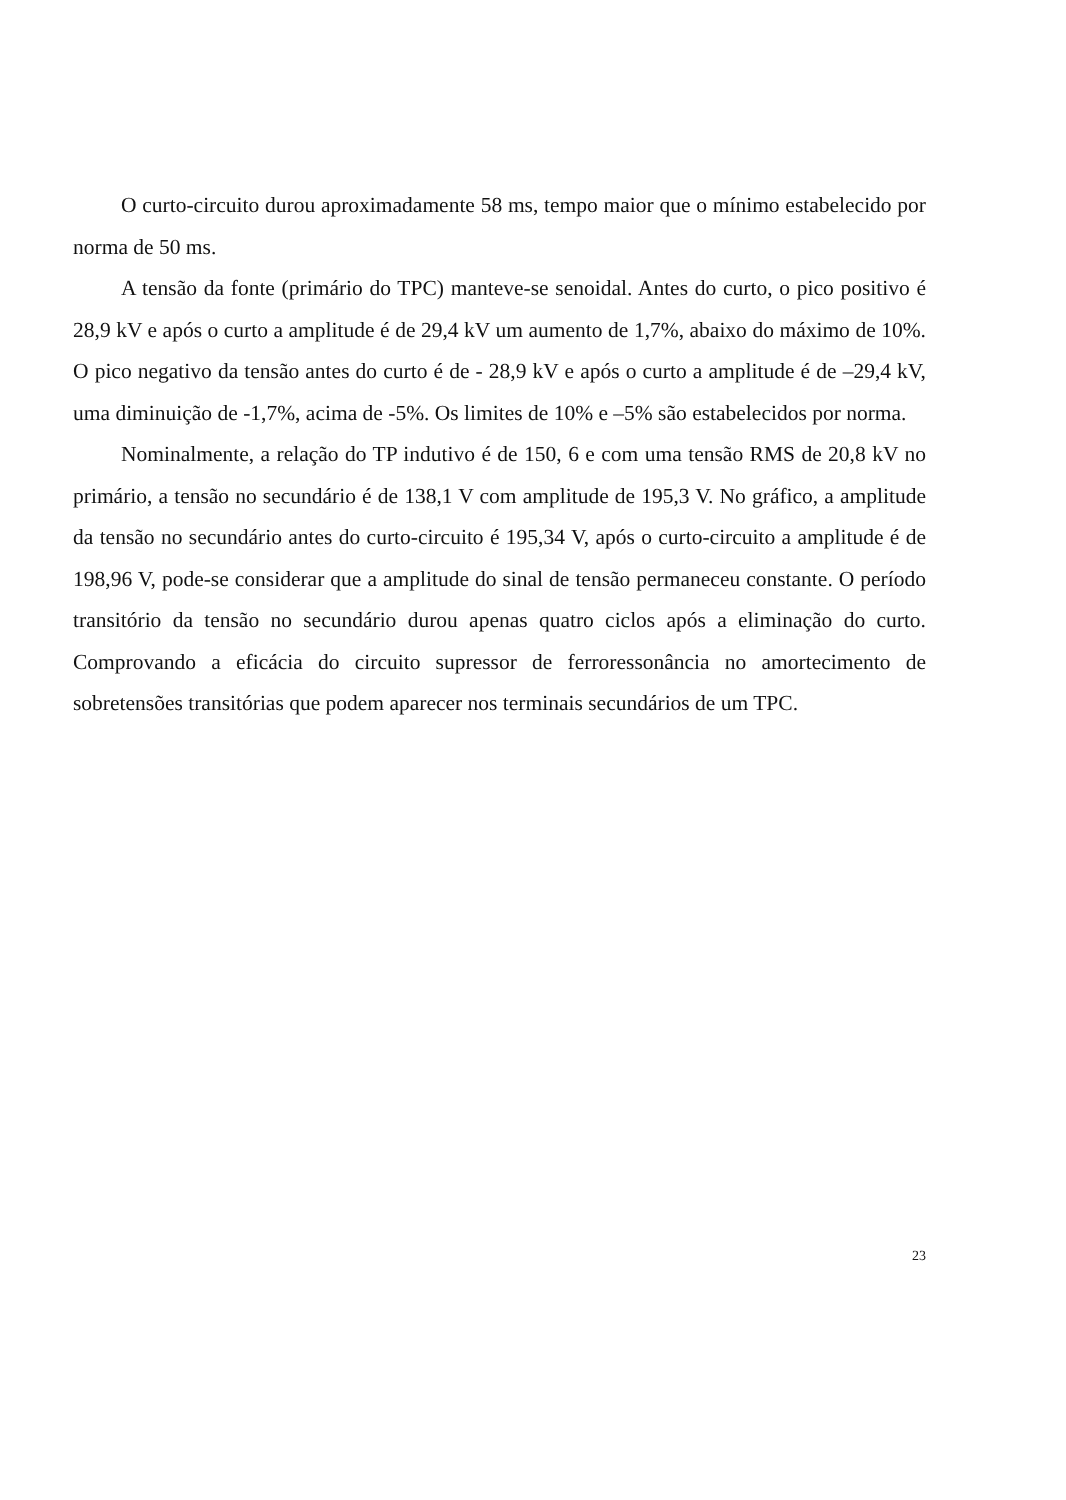O curto-circuito durou aproximadamente 58 ms, tempo maior que o mínimo estabelecido por norma de 50 ms.
A tensão da fonte (primário do TPC) manteve-se senoidal. Antes do curto, o pico positivo é 28,9 kV e após o curto a amplitude é de 29,4 kV um aumento de 1,7%, abaixo do máximo de 10%. O pico negativo da tensão antes do curto é de - 28,9 kV e após o curto a amplitude é de –29,4 kV, uma diminuição de -1,7%, acima de -5%. Os limites de 10% e –5% são estabelecidos por norma.
Nominalmente, a relação do TP indutivo é de 150, 6 e com uma tensão RMS de 20,8 kV no primário, a tensão no secundário é de 138,1 V com amplitude de 195,3 V. No gráfico, a amplitude da tensão no secundário antes do curto-circuito é 195,34 V, após o curto-circuito a amplitude é de 198,96 V, pode-se considerar que a amplitude do sinal de tensão permaneceu constante. O período transitório da tensão no secundário durou apenas quatro ciclos após a eliminação do curto. Comprovando a eficácia do circuito supressor de ferroressonância no amortecimento de sobretensões transitórias que podem aparecer nos terminais secundários de um TPC.
23